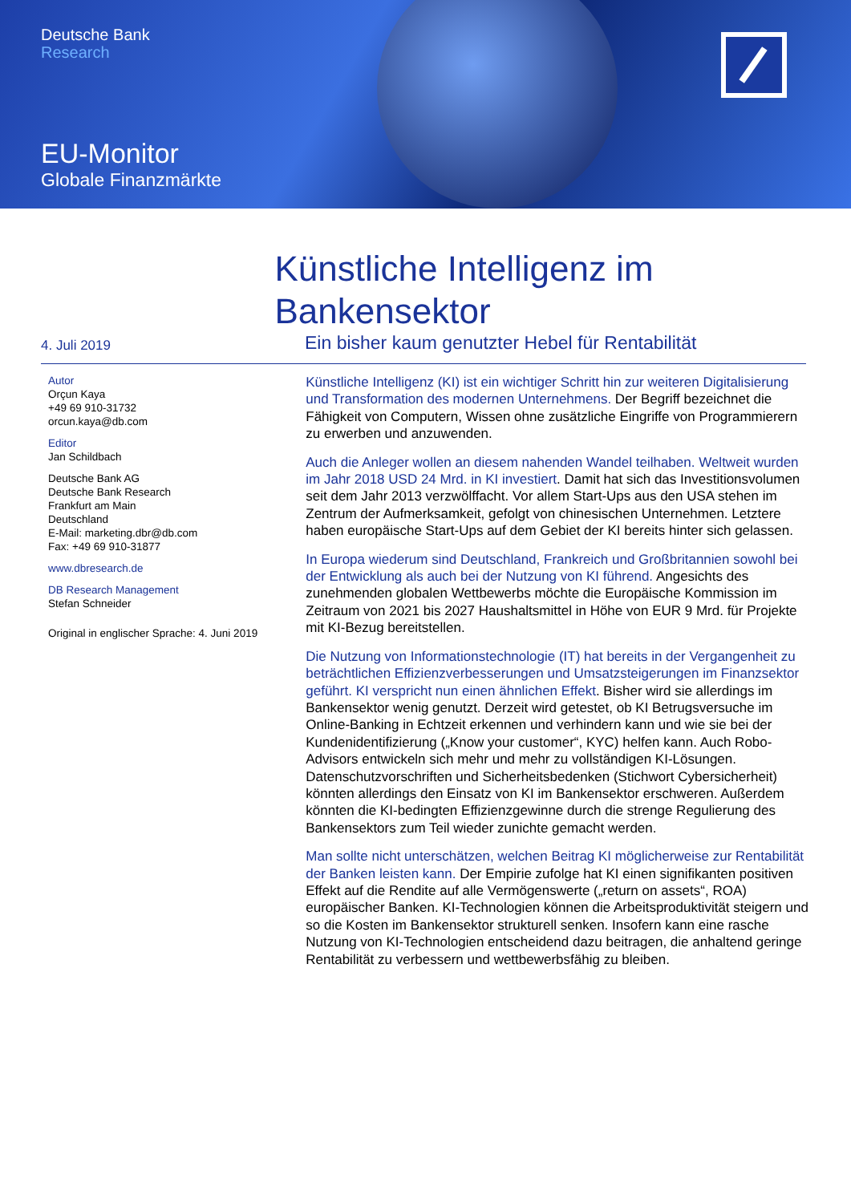Deutsche Bank
Research
EU-Monitor
Globale Finanzmärkte
Künstliche Intelligenz im Bankensektor
4. Juli 2019
Ein bisher kaum genutzter Hebel für Rentabilität
Autor
Orçun Kaya
+49 69 910-31732
orcun.kaya@db.com
Editor
Jan Schildbach
Deutsche Bank AG
Deutsche Bank Research
Frankfurt am Main
Deutschland
E-Mail: marketing.dbr@db.com
Fax: +49 69 910-31877
www.dbresearch.de
DB Research Management
Stefan Schneider
Original in englischer Sprache: 4. Juni 2019
Künstliche Intelligenz (KI) ist ein wichtiger Schritt hin zur weiteren Digitalisierung und Transformation des modernen Unternehmens. Der Begriff bezeichnet die Fähigkeit von Computern, Wissen ohne zusätzliche Eingriffe von Programmierern zu erwerben und anzuwenden.
Auch die Anleger wollen an diesem nahenden Wandel teilhaben. Weltweit wurden im Jahr 2018 USD 24 Mrd. in KI investiert. Damit hat sich das Investitionsvolumen seit dem Jahr 2013 verzwölffacht. Vor allem Start-Ups aus den USA stehen im Zentrum der Aufmerksamkeit, gefolgt von chinesischen Unternehmen. Letztere haben europäische Start-Ups auf dem Gebiet der KI bereits hinter sich gelassen.
In Europa wiederum sind Deutschland, Frankreich und Großbritannien sowohl bei der Entwicklung als auch bei der Nutzung von KI führend. Angesichts des zunehmenden globalen Wettbewerbs möchte die Europäische Kommission im Zeitraum von 2021 bis 2027 Haushaltsmittel in Höhe von EUR 9 Mrd. für Projekte mit KI-Bezug bereitstellen.
Die Nutzung von Informationstechnologie (IT) hat bereits in der Vergangenheit zu beträchtlichen Effizienzverbesserungen und Umsatzsteigerungen im Finanzsektor geführt. KI verspricht nun einen ähnlichen Effekt. Bisher wird sie allerdings im Bankensektor wenig genutzt. Derzeit wird getestet, ob KI Betrugsversuche im Online-Banking in Echtzeit erkennen und verhindern kann und wie sie bei der Kundenidentifizierung („Know your customer“, KYC) helfen kann. Auch Robo-Advisors entwickeln sich mehr und mehr zu vollständigen KI-Lösungen. Datenschutzvorschriften und Sicherheitsbedenken (Stichwort Cybersicherheit) könnten allerdings den Einsatz von KI im Bankensektor erschweren. Außerdem könnten die KI-bedingten Effizienzgewinne durch die strenge Regulierung des Bankensektors zum Teil wieder zunichte gemacht werden.
Man sollte nicht unterschätzen, welchen Beitrag KI möglicherweise zur Rentabilität der Banken leisten kann. Der Empirie zufolge hat KI einen signifikanten positiven Effekt auf die Rendite auf alle Vermögenswerte („return on assets“, ROA) europäischer Banken. KI-Technologien können die Arbeitsproduktivität steigern und so die Kosten im Bankensektor strukturell senken. Insofern kann eine rasche Nutzung von KI-Technologien entscheidend dazu beitragen, die anhaltend geringe Rentabilität zu verbessern und wettbewerbsfähig zu bleiben.